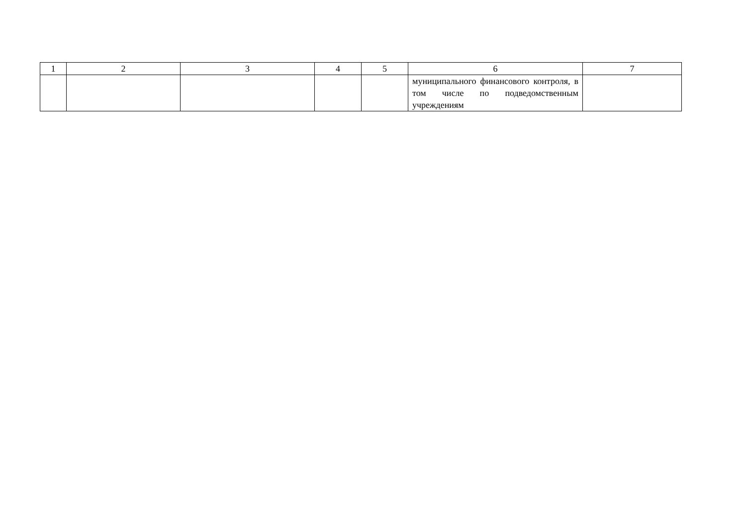| 1 | 2 | 3 | 4 | 5 | 6 | 7 |
| | | | | | муниципального финансового контроля, в том числе по подведомственным учреждениям | |